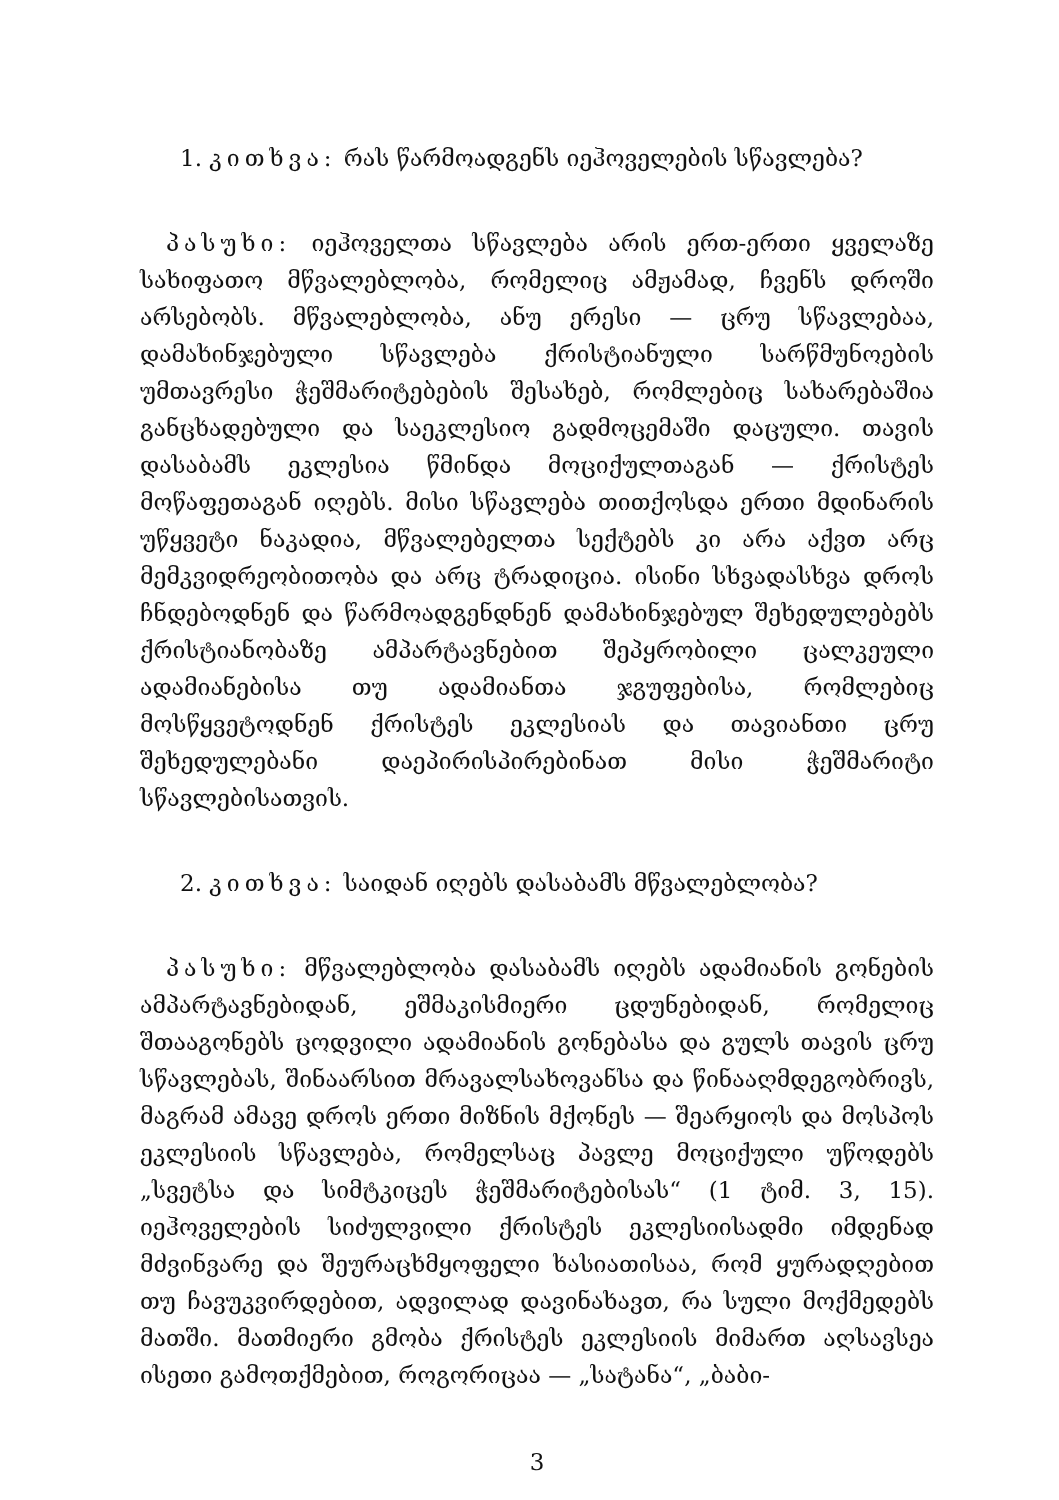1. კითხვა: რას წარმოადგენს იეჰოველების სწავლება?
პასუხი: იეჰოველთა სწავლება არის ერთ-ერთი ყველაზე სახიფათო მწვალებლობა, რომელიც ამჟამად, ჩვენს დროში არსებობს. მწვალებლობა, ანუ ერესი — ცრუ სწავლებაა, დამახინჯებული სწავლება ქრისტიანული სარწმუნოების უმთავრესი ჭეშმარიტებების შესახებ, რომლებიც სახარებაშია განცხადებული და საეკლესიო გადმოცემაში დაცული. თავის დასაბამს ეკლესია წმინდა მოციქულთაგან — ქრისტეს მოწაფეთაგან იღებს. მისი სწავლება თითქოსდა ერთი მდინარის უწყვეტი ნაკადია, მწვალებელთა სექტებს კი არა აქვთ არც მემკვიდრეობითობა და არც ტრადიცია. ისინი სხვადასხვა დროს ჩნდებოდნენ და წარმოადგენდნენ დამახინჯებულ შეხედულებებს ქრისტიანობაზე ამპარტავნებით შეპყრობილი ცალკეული ადამიანებისა თუ ადამიანთა ჯგუფებისა, რომლებიც მოსწყვეტოდნენ ქრისტეს ეკლესიას და თავიანთი ცრუ შეხედულებანი დაეპირისპირებინათ მისი ჭეშმარიტი სწავლებისათვის.
2. კითხვა: საიდან იღებს დასაბამს მწვალებლობა?
პასუხი: მწვალებლობა დასაბამს იღებს ადამიანის გონების ამპარტავნებიდან, ეშმაკისმიერი ცდუნებიდან, რომელიც შთააგონებს ცოდვილი ადამიანის გონებასა და გულს თავის ცრუ სწავლებას, შინაარსით მრავალსახოვანსა და წინააღმდეგობრივს, მაგრამ ამავე დროს ერთი მიზნის მქონეს — შეარყიოს და მოსპოს ეკლესიის სწავლება, რომელსაც პავლე მოციქული უწოდებს „სვეტსა და სიმტკიცეს ჭეშმარიტებისას“ (1 ტიმ. 3, 15). იეჰოველების სიძულვილი ქრისტეს ეკლესიისადმი იმდენად მძვინვარე და შეურაცხმყოფელი ხასიათისაა, რომ ყურადღებით თუ ჩავუკვირდებით, ადვილად დავინახავთ, რა სული მოქმედებს მათში. მათმიერი გმობა ქრისტეს ეკლესიის მიმართ აღსავსეა ისეთი გამოთქმებით, როგორიცაა — „სატანა“, „ბაბი-
3